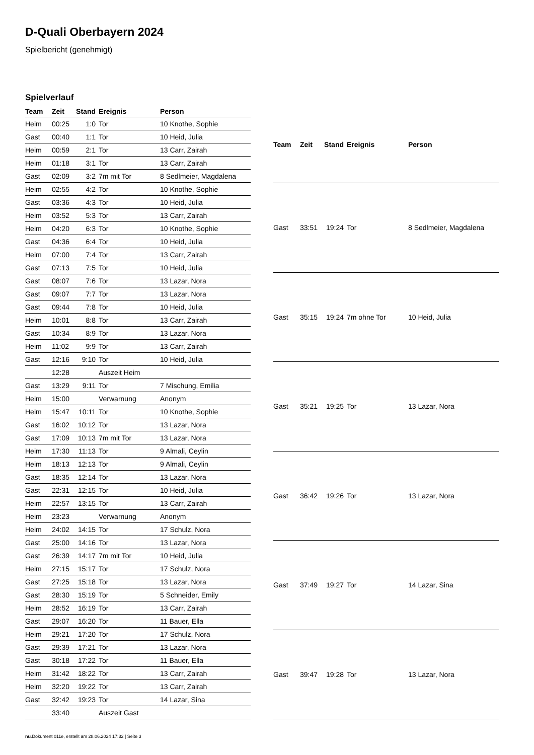D-Quali Oberbayern 2024
Spielbericht (genehmigt)
Spielverlauf
| Team | Zeit | Stand | Ereignis | Person |
| --- | --- | --- | --- | --- |
| Heim | 00:25 | 1:0 | Tor | 10 Knothe, Sophie |
| Gast | 00:40 | 1:1 | Tor | 10 Heid, Julia |
| Heim | 00:59 | 2:1 | Tor | 13 Carr, Zairah |
| Heim | 01:18 | 3:1 | Tor | 13 Carr, Zairah |
| Gast | 02:09 | 3:2 | 7m mit Tor | 8 Sedlmeier, Magdalena |
| Heim | 02:55 | 4:2 | Tor | 10 Knothe, Sophie |
| Gast | 03:36 | 4:3 | Tor | 10 Heid, Julia |
| Heim | 03:52 | 5:3 | Tor | 13 Carr, Zairah |
| Heim | 04:20 | 6:3 | Tor | 10 Knothe, Sophie |
| Gast | 04:36 | 6:4 | Tor | 10 Heid, Julia |
| Heim | 07:00 | 7:4 | Tor | 13 Carr, Zairah |
| Gast | 07:13 | 7:5 | Tor | 10 Heid, Julia |
| Gast | 08:07 | 7:6 | Tor | 13 Lazar, Nora |
| Gast | 09:07 | 7:7 | Tor | 13 Lazar, Nora |
| Gast | 09:44 | 7:8 | Tor | 10 Heid, Julia |
| Heim | 10:01 | 8:8 | Tor | 13 Carr, Zairah |
| Gast | 10:34 | 8:9 | Tor | 13 Lazar, Nora |
| Heim | 11:02 | 9:9 | Tor | 13 Carr, Zairah |
| Gast | 12:16 | 9:10 | Tor | 10 Heid, Julia |
| | 12:28 | | Auszeit Heim | |
| Gast | 13:29 | 9:11 | Tor | 7 Mischung, Emilia |
| Heim | 15:00 | | Verwarnung | Anonym |
| Heim | 15:47 | 10:11 | Tor | 10 Knothe, Sophie |
| Gast | 16:02 | 10:12 | Tor | 13 Lazar, Nora |
| Gast | 17:09 | 10:13 | 7m mit Tor | 13 Lazar, Nora |
| Heim | 17:30 | 11:13 | Tor | 9 Almali, Ceylin |
| Heim | 18:13 | 12:13 | Tor | 9 Almali, Ceylin |
| Gast | 18:35 | 12:14 | Tor | 13 Lazar, Nora |
| Gast | 22:31 | 12:15 | Tor | 10 Heid, Julia |
| Heim | 22:57 | 13:15 | Tor | 13 Carr, Zairah |
| Heim | 23:23 | | Verwarnung | Anonym |
| Heim | 24:02 | 14:15 | Tor | 17 Schulz, Nora |
| Gast | 25:00 | 14:16 | Tor | 13 Lazar, Nora |
| Gast | 26:39 | 14:17 | 7m mit Tor | 10 Heid, Julia |
| Heim | 27:15 | 15:17 | Tor | 17 Schulz, Nora |
| Gast | 27:25 | 15:18 | Tor | 13 Lazar, Nora |
| Gast | 28:30 | 15:19 | Tor | 5 Schneider, Emily |
| Heim | 28:52 | 16:19 | Tor | 13 Carr, Zairah |
| Gast | 29:07 | 16:20 | Tor | 11 Bauer, Ella |
| Heim | 29:21 | 17:20 | Tor | 17 Schulz, Nora |
| Gast | 29:39 | 17:21 | Tor | 13 Lazar, Nora |
| Gast | 30:18 | 17:22 | Tor | 11 Bauer, Ella |
| Heim | 31:42 | 18:22 | Tor | 13 Carr, Zairah |
| Heim | 32:20 | 19:22 | Tor | 13 Carr, Zairah |
| Gast | 32:42 | 19:23 | Tor | 14 Lazar, Sina |
| | 33:40 | | Auszeit Gast | |
| Team | Zeit | Stand | Ereignis | Person |
| --- | --- | --- | --- | --- |
| Gast | 33:51 | 19:24 | Tor | 8 Sedlmeier, Magdalena |
| Gast | 35:15 | 19:24 | 7m ohne Tor | 10 Heid, Julia |
| Gast | 35:21 | 19:25 | Tor | 13 Lazar, Nora |
| Gast | 36:42 | 19:26 | Tor | 13 Lazar, Nora |
| Gast | 37:49 | 19:27 | Tor | 14 Lazar, Sina |
| Gast | 39:47 | 19:28 | Tor | 13 Lazar, Nora |
nu.Dokument 011e, erstellt am 28.06.2024 17:32 | Seite 3